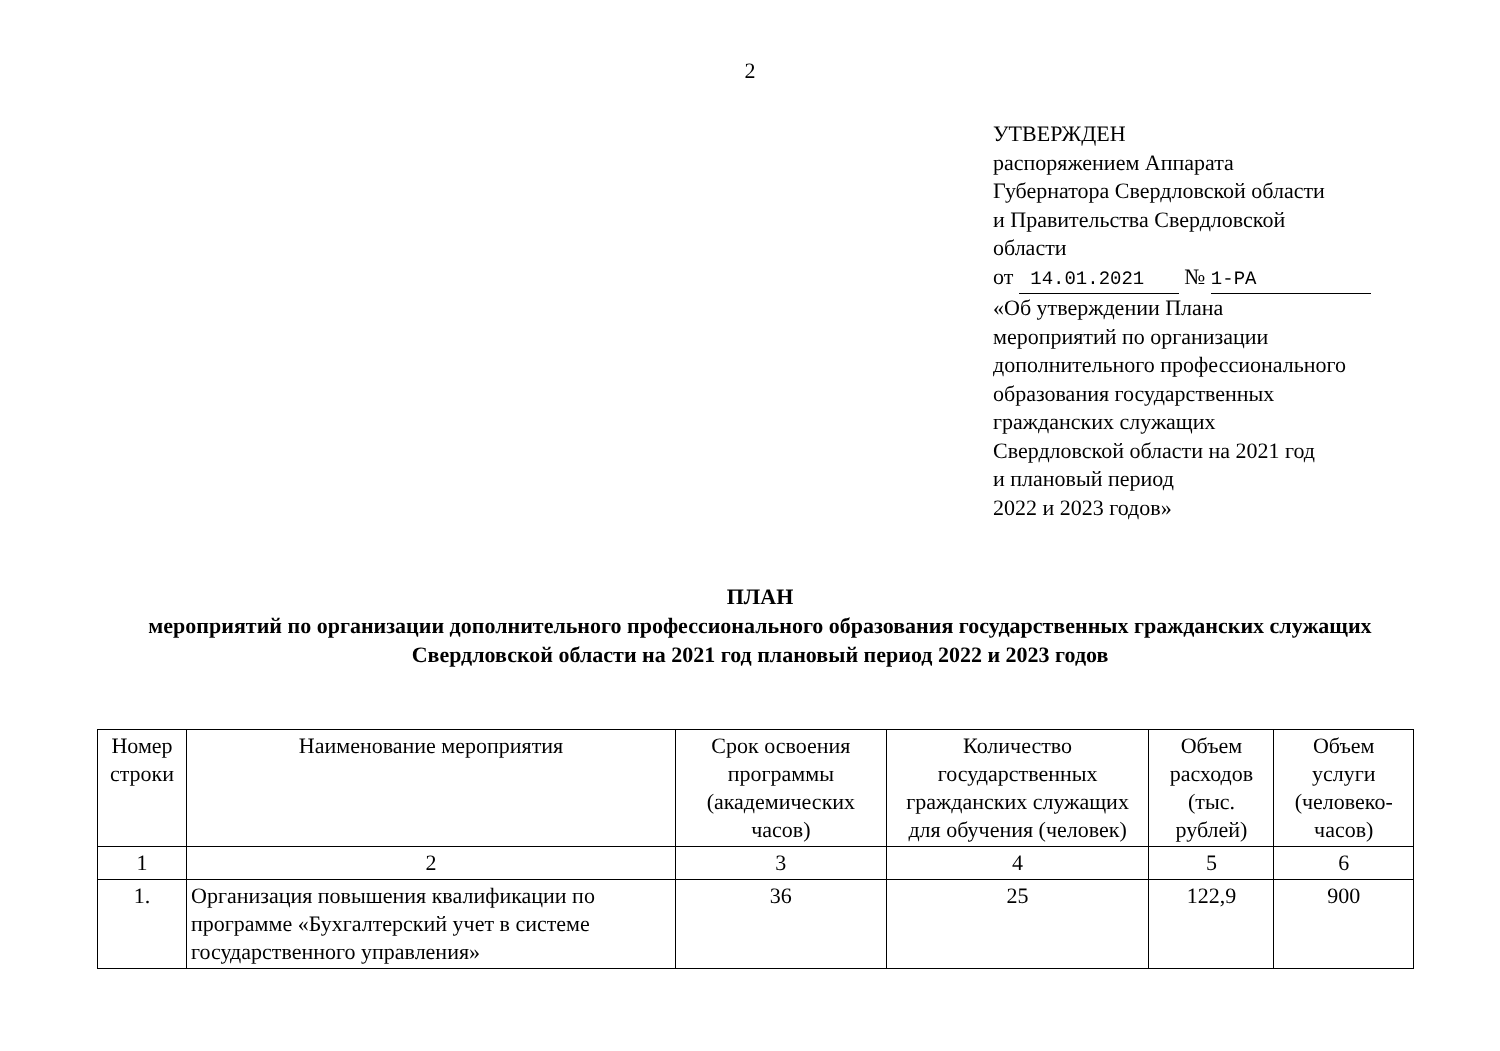2
УТВЕРЖДЕН
распоряжением Аппарата
Губернатора Свердловской области
и Правительства Свердловской
области
от 14.01.2021 № 1-РА
«Об утверждении Плана
мероприятий по организации
дополнительного профессионального
образования государственных
гражданских служащих
Свердловской области на 2021 год
и плановый период
2022 и 2023 годов»
ПЛАН
мероприятий по организации дополнительного профессионального образования государственных гражданских служащих Свердловской области на 2021 год плановый период 2022 и 2023 годов
| Номер строки | Наименование мероприятия | Срок освоения программы (академических часов) | Количество государственных гражданских служащих для обучения (человек) | Объем расходов (тыс. рублей) | Объем услуги (человеко-часов) |
| --- | --- | --- | --- | --- | --- |
| 1 | 2 | 3 | 4 | 5 | 6 |
| 1. | Организация повышения квалификации по программе «Бухгалтерский учет в системе государственного управления» | 36 | 25 | 122,9 | 900 |